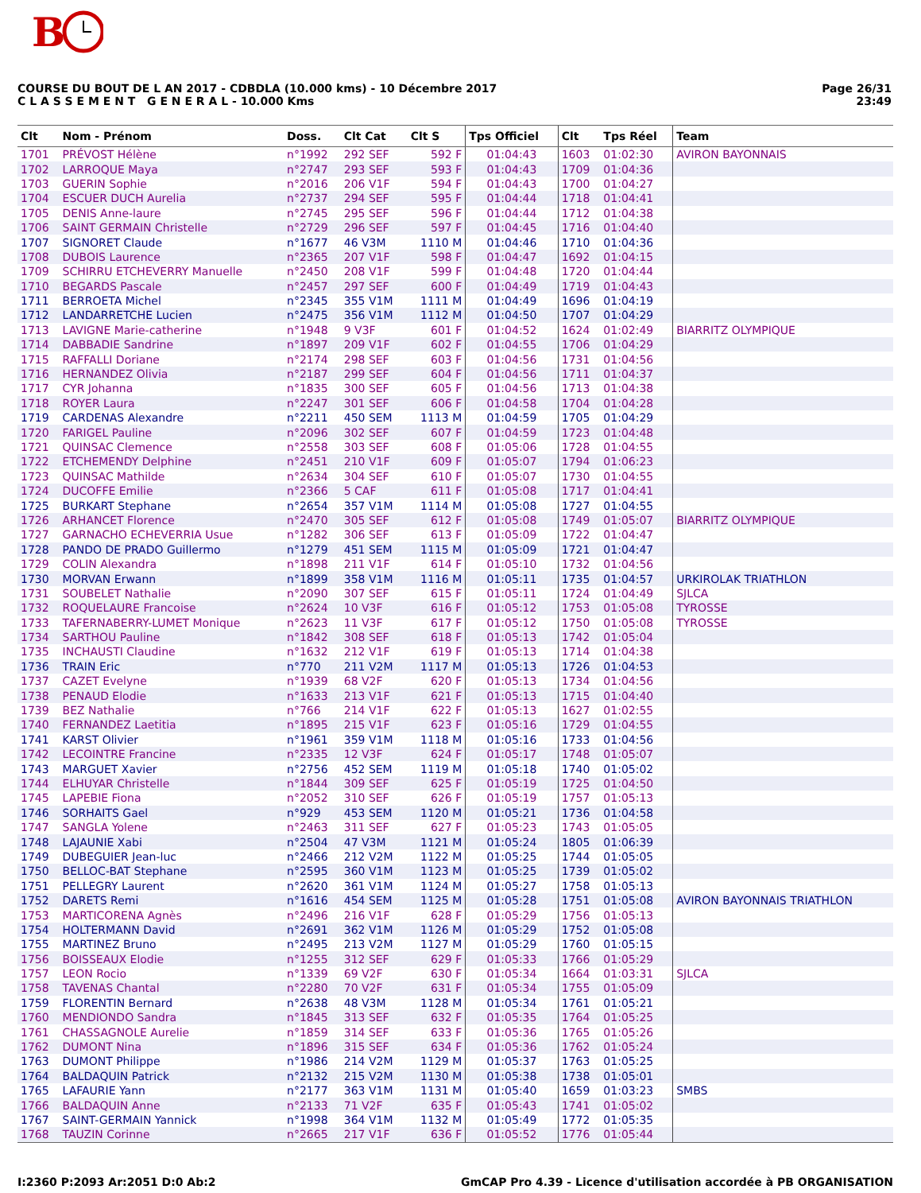B
COURSE DU BOUT DE L AN 2017 - CDBDLA (10.000 kms) - 10 Décembre 2017
C L A S S E M E N T G E N E R A L - 10.000 Kms
Page 26/31
23:49
| Clt | Nom - Prénom | Doss. | Clt Cat | Clt S | Tps Officiel | Clt | Tps Réel | Team |
| --- | --- | --- | --- | --- | --- | --- | --- | --- |
| 1701 | PRÉVOST Hélène | n°1992 | 292 SEF | 592 F | 01:04:43 | 1603 | 01:02:30 | AVIRON BAYONNAIS |
| 1702 | LARROQUE Maya | n°2747 | 293 SEF | 593 F | 01:04:43 | 1709 | 01:04:36 | |
| 1703 | GUERIN Sophie | n°2016 | 206 V1F | 594 F | 01:04:43 | 1700 | 01:04:27 | |
| 1704 | ESCUER DUCH Aurelia | n°2737 | 294 SEF | 595 F | 01:04:44 | 1718 | 01:04:41 | |
| 1705 | DENIS Anne-laure | n°2745 | 295 SEF | 596 F | 01:04:44 | 1712 | 01:04:38 | |
| 1706 | SAINT GERMAIN Christelle | n°2729 | 296 SEF | 597 F | 01:04:45 | 1716 | 01:04:40 | |
| 1707 | SIGNORET Claude | n°1677 | 46 V3M | 1110 M | 01:04:46 | 1710 | 01:04:36 | |
| 1708 | DUBOIS Laurence | n°2365 | 207 V1F | 598 F | 01:04:47 | 1692 | 01:04:15 | |
| 1709 | SCHIRRU ETCHEVERRY Manuelle | n°2450 | 208 V1F | 599 F | 01:04:48 | 1720 | 01:04:44 | |
| 1710 | BEGARDS Pascale | n°2457 | 297 SEF | 600 F | 01:04:49 | 1719 | 01:04:43 | |
| 1711 | BERROETA Michel | n°2345 | 355 V1M | 1111 M | 01:04:49 | 1696 | 01:04:19 | |
| 1712 | LANDARRETCHE Lucien | n°2475 | 356 V1M | 1112 M | 01:04:50 | 1707 | 01:04:29 | |
| 1713 | LAVIGNE Marie-catherine | n°1948 | 9 V3F | 601 F | 01:04:52 | 1624 | 01:02:49 | BIARRITZ OLYMPIQUE |
| 1714 | DABBADIE Sandrine | n°1897 | 209 V1F | 602 F | 01:04:55 | 1706 | 01:04:29 | |
| 1715 | RAFFALLI Doriane | n°2174 | 298 SEF | 603 F | 01:04:56 | 1731 | 01:04:56 | |
| 1716 | HERNANDEZ Olivia | n°2187 | 299 SEF | 604 F | 01:04:56 | 1711 | 01:04:37 | |
| 1717 | CYR Johanna | n°1835 | 300 SEF | 605 F | 01:04:56 | 1713 | 01:04:38 | |
| 1718 | ROYER Laura | n°2247 | 301 SEF | 606 F | 01:04:58 | 1704 | 01:04:28 | |
| 1719 | CARDENAS Alexandre | n°2211 | 450 SEM | 1113 M | 01:04:59 | 1705 | 01:04:29 | |
| 1720 | FARIGEL Pauline | n°2096 | 302 SEF | 607 F | 01:04:59 | 1723 | 01:04:48 | |
| 1721 | QUINSAC Clemence | n°2558 | 303 SEF | 608 F | 01:05:06 | 1728 | 01:04:55 | |
| 1722 | ETCHEMENDY Delphine | n°2451 | 210 V1F | 609 F | 01:05:07 | 1794 | 01:06:23 | |
| 1723 | QUINSAC Mathilde | n°2634 | 304 SEF | 610 F | 01:05:07 | 1730 | 01:04:55 | |
| 1724 | DUCOFFE Emilie | n°2366 | 5 CAF | 611 F | 01:05:08 | 1717 | 01:04:41 | |
| 1725 | BURKART Stephane | n°2654 | 357 V1M | 1114 M | 01:05:08 | 1727 | 01:04:55 | |
| 1726 | ARHANCET Florence | n°2470 | 305 SEF | 612 F | 01:05:08 | 1749 | 01:05:07 | BIARRITZ OLYMPIQUE |
| 1727 | GARNACHO ECHEVERRIA Usue | n°1282 | 306 SEF | 613 F | 01:05:09 | 1722 | 01:04:47 | |
| 1728 | PANDO DE PRADO Guillermo | n°1279 | 451 SEM | 1115 M | 01:05:09 | 1721 | 01:04:47 | |
| 1729 | COLIN Alexandra | n°1898 | 211 V1F | 614 F | 01:05:10 | 1732 | 01:04:56 | |
| 1730 | MORVAN Erwann | n°1899 | 358 V1M | 1116 M | 01:05:11 | 1735 | 01:04:57 | URKIROLAK TRIATHLON |
| 1731 | SOUBELET Nathalie | n°2090 | 307 SEF | 615 F | 01:05:11 | 1724 | 01:04:49 | SJLCA |
| 1732 | ROQUELAURE Francoise | n°2624 | 10 V3F | 616 F | 01:05:12 | 1753 | 01:05:08 | TYROSSE |
| 1733 | TAFERNABERRY-LUMET Monique | n°2623 | 11 V3F | 617 F | 01:05:12 | 1750 | 01:05:08 | TYROSSE |
| 1734 | SARTHOU Pauline | n°1842 | 308 SEF | 618 F | 01:05:13 | 1742 | 01:05:04 | |
| 1735 | INCHAUSTI Claudine | n°1632 | 212 V1F | 619 F | 01:05:13 | 1714 | 01:04:38 | |
| 1736 | TRAIN Eric | n°770 | 211 V2M | 1117 M | 01:05:13 | 1726 | 01:04:53 | |
| 1737 | CAZET Evelyne | n°1939 | 68 V2F | 620 F | 01:05:13 | 1734 | 01:04:56 | |
| 1738 | PENAUD Elodie | n°1633 | 213 V1F | 621 F | 01:05:13 | 1715 | 01:04:40 | |
| 1739 | BEZ Nathalie | n°766 | 214 V1F | 622 F | 01:05:13 | 1627 | 01:02:55 | |
| 1740 | FERNANDEZ Laetitia | n°1895 | 215 V1F | 623 F | 01:05:16 | 1729 | 01:04:55 | |
| 1741 | KARST Olivier | n°1961 | 359 V1M | 1118 M | 01:05:16 | 1733 | 01:04:56 | |
| 1742 | LECOINTRE Francine | n°2335 | 12 V3F | 624 F | 01:05:17 | 1748 | 01:05:07 | |
| 1743 | MARGUET Xavier | n°2756 | 452 SEM | 1119 M | 01:05:18 | 1740 | 01:05:02 | |
| 1744 | ELHUYAR Christelle | n°1844 | 309 SEF | 625 F | 01:05:19 | 1725 | 01:04:50 | |
| 1745 | LAPEBIE Fiona | n°2052 | 310 SEF | 626 F | 01:05:19 | 1757 | 01:05:13 | |
| 1746 | SORHAITS Gael | n°929 | 453 SEM | 1120 M | 01:05:21 | 1736 | 01:04:58 | |
| 1747 | SANGLA Yolene | n°2463 | 311 SEF | 627 F | 01:05:23 | 1743 | 01:05:05 | |
| 1748 | LAJAUNIE Xabi | n°2504 | 47 V3M | 1121 M | 01:05:24 | 1805 | 01:06:39 | |
| 1749 | DUBEGUIER Jean-luc | n°2466 | 212 V2M | 1122 M | 01:05:25 | 1744 | 01:05:05 | |
| 1750 | BELLOC-BAT Stephane | n°2595 | 360 V1M | 1123 M | 01:05:25 | 1739 | 01:05:02 | |
| 1751 | PELLEGRY Laurent | n°2620 | 361 V1M | 1124 M | 01:05:27 | 1758 | 01:05:13 | |
| 1752 | DARETS Remi | n°1616 | 454 SEM | 1125 M | 01:05:28 | 1751 | 01:05:08 | AVIRON BAYONNAIS TRIATHLON |
| 1753 | MARTICORENA Agnès | n°2496 | 216 V1F | 628 F | 01:05:29 | 1756 | 01:05:13 | |
| 1754 | HOLTERMANN David | n°2691 | 362 V1M | 1126 M | 01:05:29 | 1752 | 01:05:08 | |
| 1755 | MARTINEZ Bruno | n°2495 | 213 V2M | 1127 M | 01:05:29 | 1760 | 01:05:15 | |
| 1756 | BOISSEAUX Elodie | n°1255 | 312 SEF | 629 F | 01:05:33 | 1766 | 01:05:29 | |
| 1757 | LEON Rocio | n°1339 | 69 V2F | 630 F | 01:05:34 | 1664 | 01:03:31 | SJLCA |
| 1758 | TAVENAS Chantal | n°2280 | 70 V2F | 631 F | 01:05:34 | 1755 | 01:05:09 | |
| 1759 | FLORENTIN Bernard | n°2638 | 48 V3M | 1128 M | 01:05:34 | 1761 | 01:05:21 | |
| 1760 | MENDIONDO Sandra | n°1845 | 313 SEF | 632 F | 01:05:35 | 1764 | 01:05:25 | |
| 1761 | CHASSAGNOLE Aurelie | n°1859 | 314 SEF | 633 F | 01:05:36 | 1765 | 01:05:26 | |
| 1762 | DUMONT Nina | n°1896 | 315 SEF | 634 F | 01:05:36 | 1762 | 01:05:24 | |
| 1763 | DUMONT Philippe | n°1986 | 214 V2M | 1129 M | 01:05:37 | 1763 | 01:05:25 | |
| 1764 | BALDAQUIN Patrick | n°2132 | 215 V2M | 1130 M | 01:05:38 | 1738 | 01:05:01 | |
| 1765 | LAFAURIE Yann | n°2177 | 363 V1M | 1131 M | 01:05:40 | 1659 | 01:03:23 | SMBS |
| 1766 | BALDAQUIN Anne | n°2133 | 71 V2F | 635 F | 01:05:43 | 1741 | 01:05:02 | |
| 1767 | SAINT-GERMAIN Yannick | n°1998 | 364 V1M | 1132 M | 01:05:49 | 1772 | 01:05:35 | |
| 1768 | TAUZIN Corinne | n°2665 | 217 V1F | 636 F | 01:05:52 | 1776 | 01:05:44 | |
I:2360 P:2093 Ar:2051 D:0 Ab:2 GmCAP Pro 4.39 - Licence d'utilisation accordée à PB ORGANISATION